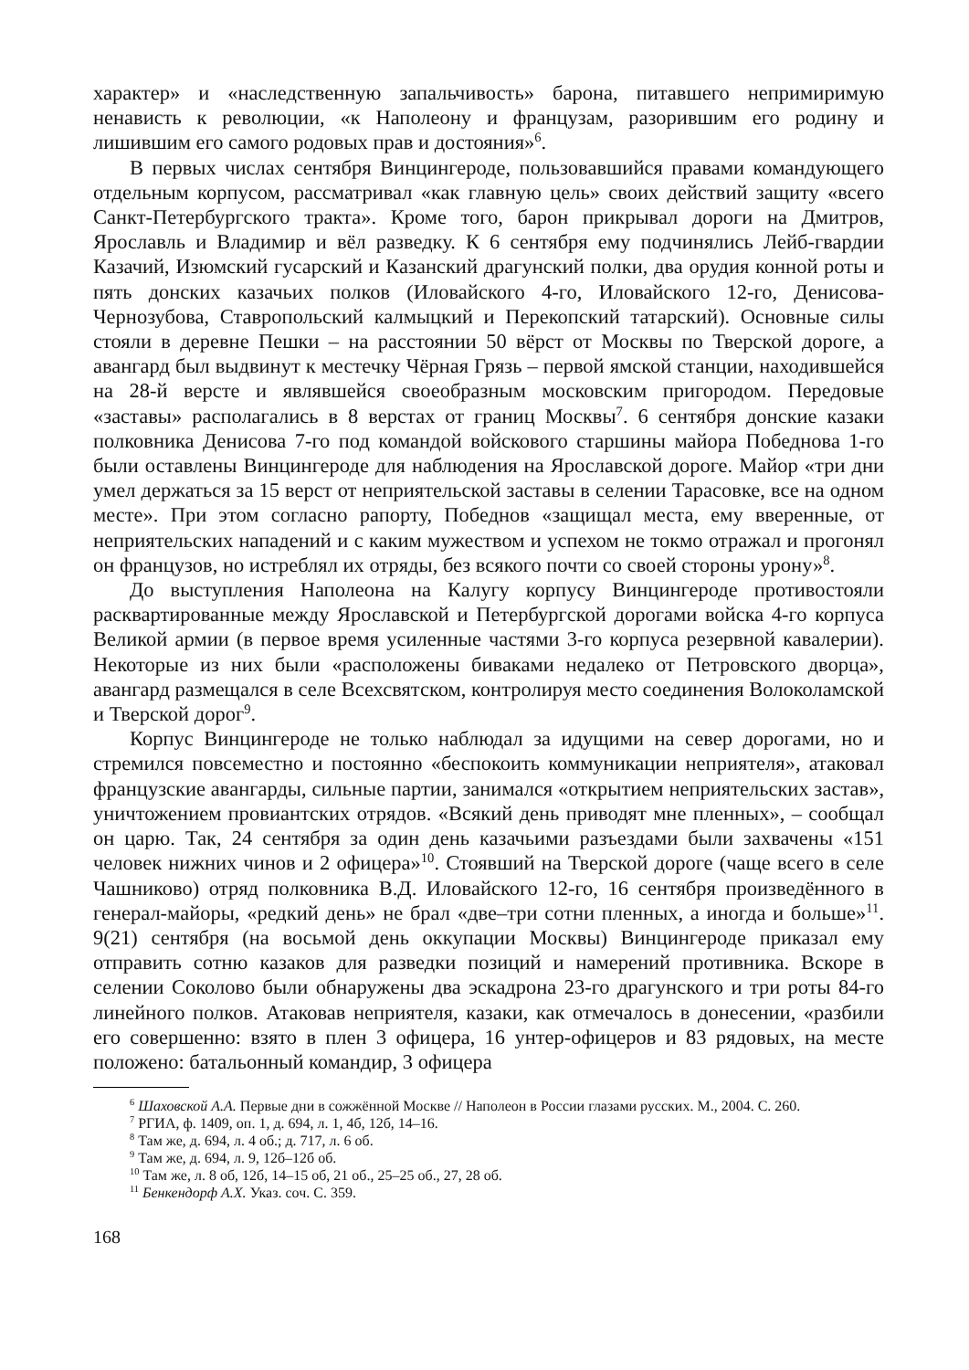характер» и «наследственную запальчивость» барона, питавшего непримиримую ненависть к революции, «к Наполеону и французам, разорившим его родину и лишившим его самого родовых прав и достояния»<sup>6</sup>.
В первых числах сентября Винцингероде, пользовавшийся правами командующего отдельным корпусом, рассматривал «как главную цель» своих действий защиту «всего Санкт-Петербургского тракта». Кроме того, барон прикрывал дороги на Дмитров, Ярославль и Владимир и вёл разведку. К 6 сентября ему подчинялись Лейб-гвардии Казачий, Изюмский гусарский и Казанский драгунский полки, два орудия конной роты и пять донских казачьих полков (Иловайского 4-го, Иловайского 12-го, Денисова-Чернозубова, Ставропольский калмыцкий и Перекопский татарский). Основные силы стояли в деревне Пешки – на расстоянии 50 вёрст от Москвы по Тверской дороге, а авангард был выдвинут к местечку Чёрная Грязь – первой ямской станции, находившейся на 28-й версте и являвшейся своеобразным московским пригородом. Передовые «заставы» располагались в 8 верстах от границ Москвы<sup>7</sup>. 6 сентября донские казаки полковника Денисова 7-го под командой войскового старшины майора Победнова 1-го были оставлены Винцингероде для наблюдения на Ярославской дороге. Майор «три дни умел держаться за 15 верст от неприятельской заставы в селении Тарасовке, все на одном месте». При этом согласно рапорту, Победнов «защищал места, ему вверенные, от неприятельских нападений и с каким мужеством и успехом не токмо отражал и прогонял он французов, но истреблял их отряды, без всякого почти со своей стороны урону»<sup>8</sup>.
До выступления Наполеона на Калугу корпусу Винцингероде противостояли расквартированные между Ярославской и Петербургской дорогами войска 4-го корпуса Великой армии (в первое время усиленные частями 3-го корпуса резервной кавалерии). Некоторые из них были «расположены биваками недалеко от Петровского дворца», авангард размещался в селе Всехсвятском, контролируя место соединения Волоколамской и Тверской дорог<sup>9</sup>.
Корпус Винцингероде не только наблюдал за идущими на север дорогами, но и стремился повсеместно и постоянно «беспокоить коммуникации неприятеля», атаковал французские авангарды, сильные партии, занимался «открытием неприятельских застав», уничтожением провиантских отрядов. «Всякий день приводят мне пленных», – сообщал он царю. Так, 24 сентября за один день казачьими разъездами были захвачены «151 человек нижних чинов и 2 офицера»<sup>10</sup>. Стоявший на Тверской дороге (чаще всего в селе Чашниково) отряд полковника В.Д. Иловайского 12-го, 16 сентября произведённого в генерал-майоры, «редкий день» не брал «две–три сотни пленных, а иногда и больше»<sup>11</sup>. 9(21) сентября (на восьмой день оккупации Москвы) Винцингероде приказал ему отправить сотню казаков для разведки позиций и намерений противника. Вскоре в селении Соколово были обнаружены два эскадрона 23-го драгунского и три роты 84-го линейного полков. Атаковав неприятеля, казаки, как отмечалось в донесении, «разбили его совершенно: взято в плен 3 офицера, 16 унтер-офицеров и 83 рядовых, на месте положено: батальонный командир, 3 офицера
<sup>6</sup> Шаховской А.А. Первые дни в сожжённой Москве // Наполеон в России глазами русских. М., 2004. С. 260.
<sup>7</sup> РГИА, ф. 1409, оп. 1, д. 694, л. 1, 4б, 12б, 14–16.
<sup>8</sup> Там же, д. 694, л. 4 об.; д. 717, л. 6 об.
<sup>9</sup> Там же, д. 694, л. 9, 12б–12б об.
<sup>10</sup> Там же, л. 8 об, 12б, 14–15 об, 21 об., 25–25 об., 27, 28 об.
<sup>11</sup> Бенкендорф А.Х. Указ. соч. С. 359.
168